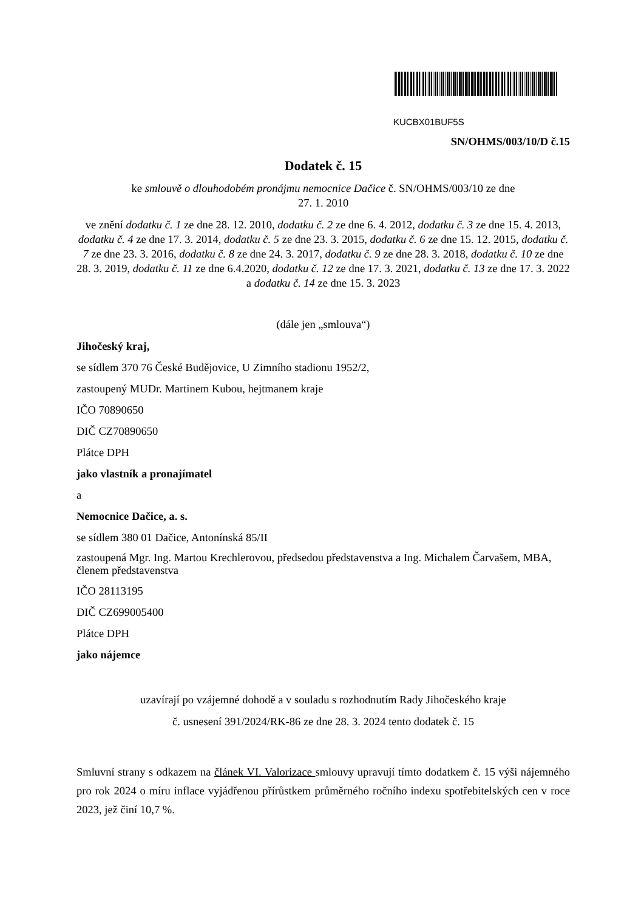KUCBX01BUF5S
SN/OHMS/003/10/D č.15
Dodatek č. 15
ke smlouvě o dlouhodobém pronájmu nemocnice Dačice č. SN/OHMS/003/10 ze dne
27. 1. 2010
ve znění dodatku č. 1 ze dne 28. 12. 2010, dodatku č. 2 ze dne 6. 4. 2012, dodatku č. 3 ze dne 15. 4. 2013, dodatku č. 4 ze dne 17. 3. 2014, dodatku č. 5 ze dne 23. 3. 2015, dodatku č. 6 ze dne 15. 12. 2015, dodatku č. 7 ze dne 23. 3. 2016, dodatku č. 8 ze dne 24. 3. 2017, dodatku č. 9 ze dne 28. 3. 2018, dodatku č. 10 ze dne 28. 3. 2019, dodatku č. 11 ze dne 6.4.2020, dodatku č. 12 ze dne 17. 3. 2021, dodatku č. 13 ze dne 17. 3. 2022 a dodatku č. 14 ze dne 15. 3. 2023
(dále jen „smlouva“)
Jihočeský kraj,
se sídlem 370 76 České Budějovice, U Zimního stadionu 1952/2,
zastoupený MUDr. Martinem Kubou, hejtmanem kraje
IČO 70890650
DIČ CZ70890650
Plátce DPH
jako vlastník a pronajímatel
a
Nemocnice Dačice, a. s.
se sídlem 380 01 Dačice, Antonínská 85/II
zastoupená Mgr. Ing. Martou Krechlerovou, předsedou představenstva a Ing. Michalem Čarvašem, MBA, členem představenstva
IČO 28113195
DIČ CZ699005400
Plátce DPH
jako nájemce
uzavírají po vzájemné dohodě a v souladu s rozhodnutím Rady Jihočeského kraje
č. usnesení 391/2024/RK-86 ze dne 28. 3. 2024 tento dodatek č. 15
Smluvní strany s odkazem na článek VI. Valorizace smlouvy upravují tímto dodatkem č. 15 výši nájemného pro rok 2024 o míru inflace vyjádřenou přírůstkem průměrného ročního indexu spotřebitelských cen v roce 2023, jež činí 10,7 %.